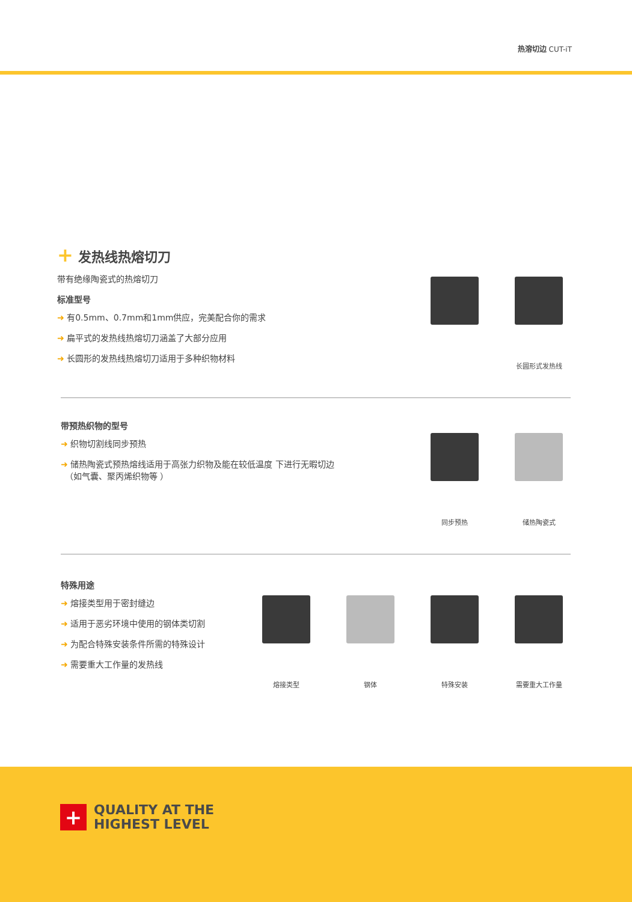热溶切边 CUT-iT
+ 发热线热熔切刀
带有绝缘陶瓷式的热熔切刀
标准型号
➜ 有0.5mm、0.7mm和1mm供应，完美配合你的需求
➜ 扁平式的发热线热熔切刀涵盖了大部分应用
➜ 长圆形的发热线热熔切刀适用于多种织物材料
长圆形式发热线
带预热织物的型号
➜ 织物切割线同步预热
➜ 储热陶瓷式预热熔线适用于高张力织物及能在较低温度 下进行无暇切边
　（如气囊、聚丙烯织物等 ）
同步预热 储热陶瓷式
特殊用途
➜ 熔接类型用于密封缝边
➜ 适用于恶劣环境中使用的钢体类切割
➜ 为配合特殊安装条件所需的特殊设计
➜ 需要重大工作量的发热线
熔接类型 钢体 特殊安装 需要重大工作量
+
QUALITY AT THE
HIGHEST LEVEL